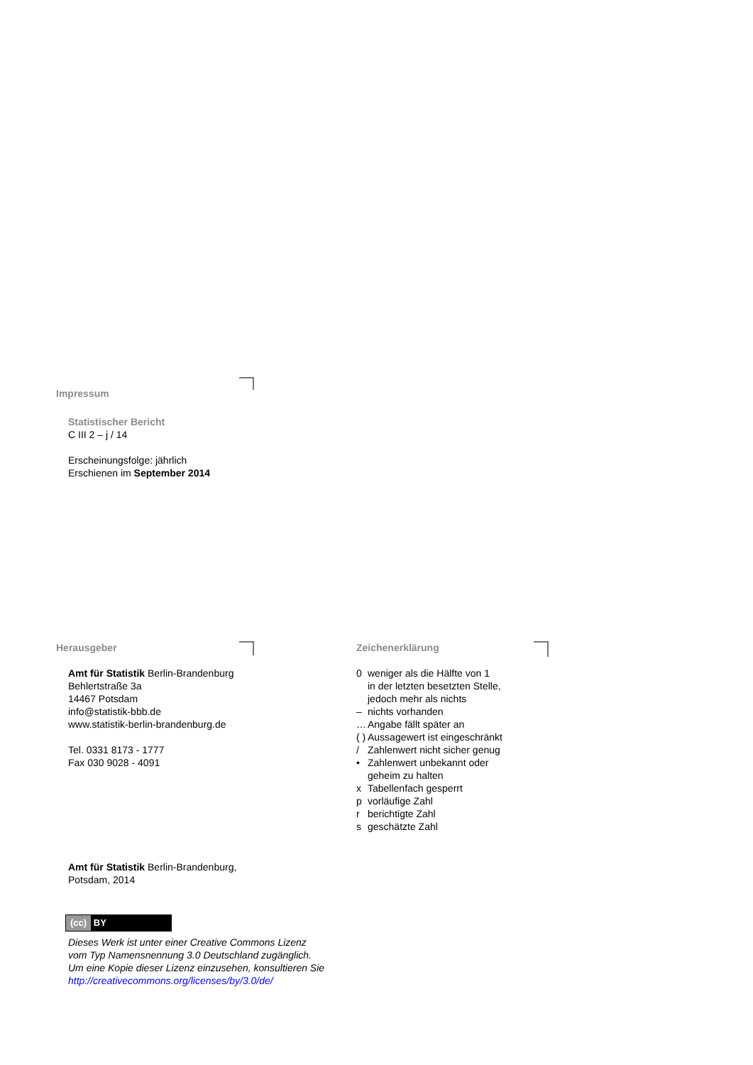Impressum
Statistischer Bericht
C III 2 – j / 14
Erscheinungsfolge: jährlich
Erschienen im September 2014
Herausgeber
Amt für Statistik Berlin-Brandenburg
Behlertstraße 3a
14467 Potsdam
info@statistik-bbb.de
www.statistik-berlin-brandenburg.de
Tel. 0331 8173 - 1777
Fax 030 9028 - 4091
Zeichenerklärung
| 0 | weniger als die Hälfte von 1 in der letzten besetzten Stelle, jedoch mehr als nichts |
| – | nichts vorhanden |
| … | Angabe fällt später an |
| ( ) | Aussagewert ist eingeschränkt |
| / | Zahlenwert nicht sicher genug |
| • | Zahlenwert unbekannt oder geheim zu halten |
| x | Tabellenfach gesperrt |
| p | vorläufige Zahl |
| r | berichtigte Zahl |
| s | geschätzte Zahl |
Amt für Statistik Berlin-Brandenburg,
Potsdam, 2014
(cc) BY
Dieses Werk ist unter einer Creative Commons Lizenz
vom Typ Namensnennung 3.0 Deutschland zugänglich.
Um eine Kopie dieser Lizenz einzusehen, konsultieren Sie
http://creativecommons.org/licenses/by/3.0/de/